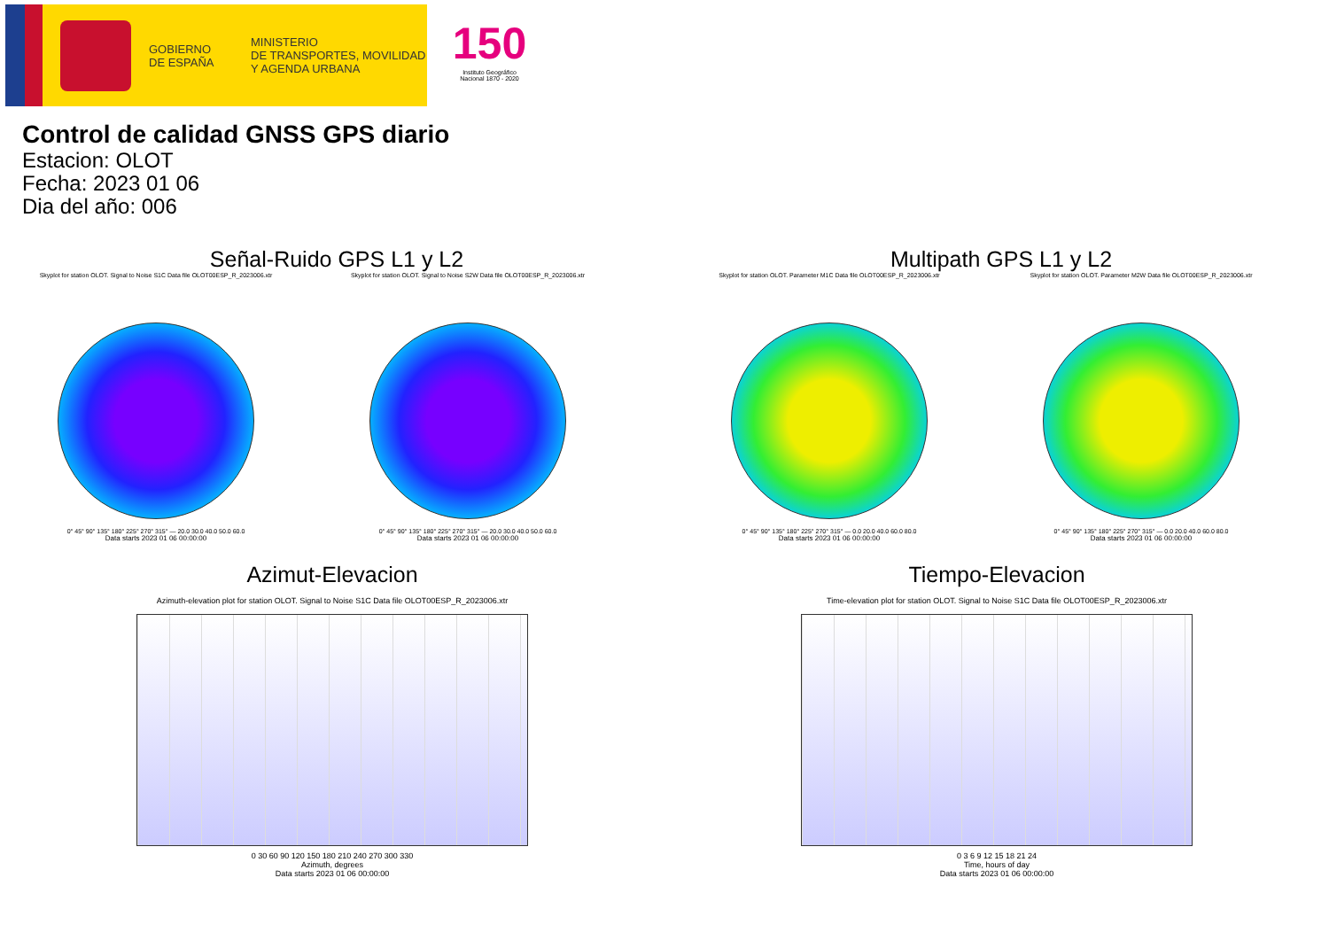GOBIERNO
DE ESPAÑA
MINISTERIO
DE TRANSPORTES, MOVILIDAD
Y AGENDA URBANA
150
Instituto Geográfico Nacional 1870 - 2020
Control de calidad GNSS GPS diario
Estacion: OLOT
Fecha: 2023 01 06
Dia del año: 006
Señal-Ruido GPS L1 y L2
Skyplot for station OLOT. Signal to Noise S1C Data file OLOT00ESP_R_2023006.xtr
0° 45° 90° 135° 180° 225° 270° 315° — 20.0 30.0 40.0 50.0 60.0
Data starts 2023 01 06 00:00:00
Skyplot for station OLOT. Signal to Noise S2W Data file OLOT00ESP_R_2023006.xtr
0° 45° 90° 135° 180° 225° 270° 315° — 20.0 30.0 40.0 50.0 60.0
Data starts 2023 01 06 00:00:00
Multipath GPS L1 y L2
Skyplot for station OLOT. Parameter M1C Data file OLOT00ESP_R_2023006.xtr
0° 45° 90° 135° 180° 225° 270° 315° — 0.0 20.0 40.0 60.0 80.0
Data starts 2023 01 06 00:00:00
Skyplot for station OLOT. Parameter M2W Data file OLOT00ESP_R_2023006.xtr
0° 45° 90° 135° 180° 225° 270° 315° — 0.0 20.0 40.0 60.0 80.0
Data starts 2023 01 06 00:00:00
Azimut-Elevacion
Azimuth-elevation plot for station OLOT. Signal to Noise S1C Data file OLOT00ESP_R_2023006.xtr
0 30 60 90 120 150 180 210 240 270 300 330
Azimuth, degrees
Data starts 2023 01 06 00:00:00
Tiempo-Elevacion
Time-elevation plot for station OLOT. Signal to Noise S1C Data file OLOT00ESP_R_2023006.xtr
0 3 6 9 12 15 18 21 24
Time, hours of day
Data starts 2023 01 06 00:00:00